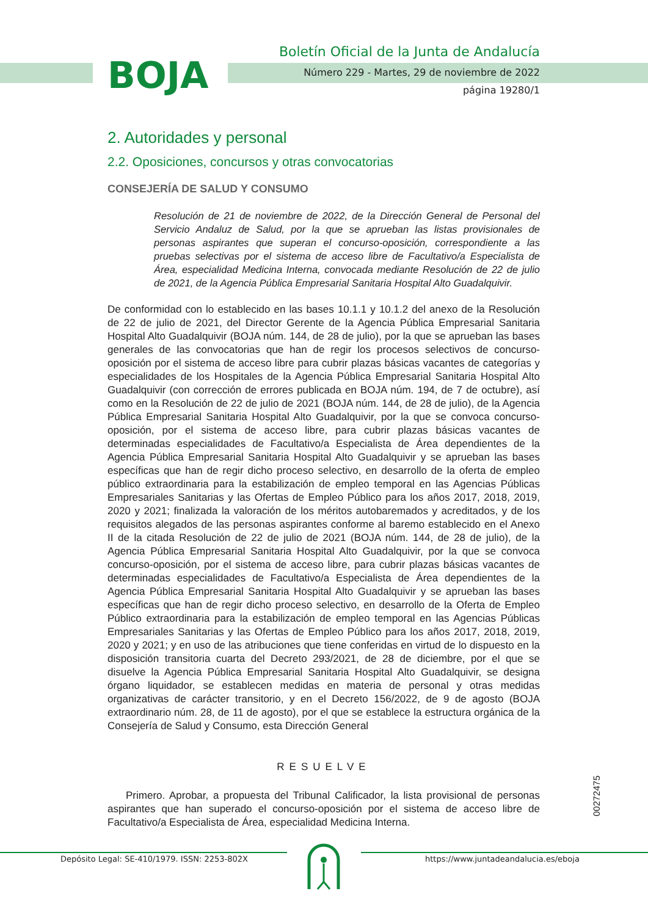BOJA
Boletín Oficial de la Junta de Andalucía
Número 229 - Martes, 29 de noviembre de 2022
página 19280/1
2. Autoridades y personal
2.2. Oposiciones, concursos y otras convocatorias
CONSEJERÍA DE SALUD Y CONSUMO
Resolución de 21 de noviembre de 2022, de la Dirección General de Personal del Servicio Andaluz de Salud, por la que se aprueban las listas provisionales de personas aspirantes que superan el concurso-oposición, correspondiente a las pruebas selectivas por el sistema de acceso libre de Facultativo/a Especialista de Área, especialidad Medicina Interna, convocada mediante Resolución de 22 de julio de 2021, de la Agencia Pública Empresarial Sanitaria Hospital Alto Guadalquivir.
De conformidad con lo establecido en las bases 10.1.1 y 10.1.2 del anexo de la Resolución de 22 de julio de 2021, del Director Gerente de la Agencia Pública Empresarial Sanitaria Hospital Alto Guadalquivir (BOJA núm. 144, de 28 de julio), por la que se aprueban las bases generales de las convocatorias que han de regir los procesos selectivos de concurso-oposición por el sistema de acceso libre para cubrir plazas básicas vacantes de categorías y especialidades de los Hospitales de la Agencia Pública Empresarial Sanitaria Hospital Alto Guadalquivir (con corrección de errores publicada en BOJA núm. 194, de 7 de octubre), así como en la Resolución de 22 de julio de 2021 (BOJA núm. 144, de 28 de julio), de la Agencia Pública Empresarial Sanitaria Hospital Alto Guadalquivir, por la que se convoca concurso-oposición, por el sistema de acceso libre, para cubrir plazas básicas vacantes de determinadas especialidades de Facultativo/a Especialista de Área dependientes de la Agencia Pública Empresarial Sanitaria Hospital Alto Guadalquivir y se aprueban las bases específicas que han de regir dicho proceso selectivo, en desarrollo de la oferta de empleo público extraordinaria para la estabilización de empleo temporal en las Agencias Públicas Empresariales Sanitarias y las Ofertas de Empleo Público para los años 2017, 2018, 2019, 2020 y 2021; finalizada la valoración de los méritos autobaremados y acreditados, y de los requisitos alegados de las personas aspirantes conforme al baremo establecido en el Anexo II de la citada Resolución de 22 de julio de 2021 (BOJA núm. 144, de 28 de julio), de la Agencia Pública Empresarial Sanitaria Hospital Alto Guadalquivir, por la que se convoca concurso-oposición, por el sistema de acceso libre, para cubrir plazas básicas vacantes de determinadas especialidades de Facultativo/a Especialista de Área dependientes de la Agencia Pública Empresarial Sanitaria Hospital Alto Guadalquivir y se aprueban las bases específicas que han de regir dicho proceso selectivo, en desarrollo de la Oferta de Empleo Público extraordinaria para la estabilización de empleo temporal en las Agencias Públicas Empresariales Sanitarias y las Ofertas de Empleo Público para los años 2017, 2018, 2019, 2020 y 2021; y en uso de las atribuciones que tiene conferidas en virtud de lo dispuesto en la disposición transitoria cuarta del Decreto 293/2021, de 28 de diciembre, por el que se disuelve la Agencia Pública Empresarial Sanitaria Hospital Alto Guadalquivir, se designa órgano liquidador, se establecen medidas en materia de personal y otras medidas organizativas de carácter transitorio, y en el Decreto 156/2022, de 9 de agosto (BOJA extraordinario núm. 28, de 11 de agosto), por el que se establece la estructura orgánica de la Consejería de Salud y Consumo, esta Dirección General
RESUELVE
Primero. Aprobar, a propuesta del Tribunal Calificador, la lista provisional de personas aspirantes que han superado el concurso-oposición por el sistema de acceso libre de Facultativo/a Especialista de Área, especialidad Medicina Interna.
00272475
Depósito Legal: SE-410/1979. ISSN: 2253-802X https://www.juntadeandalucia.es/eboja